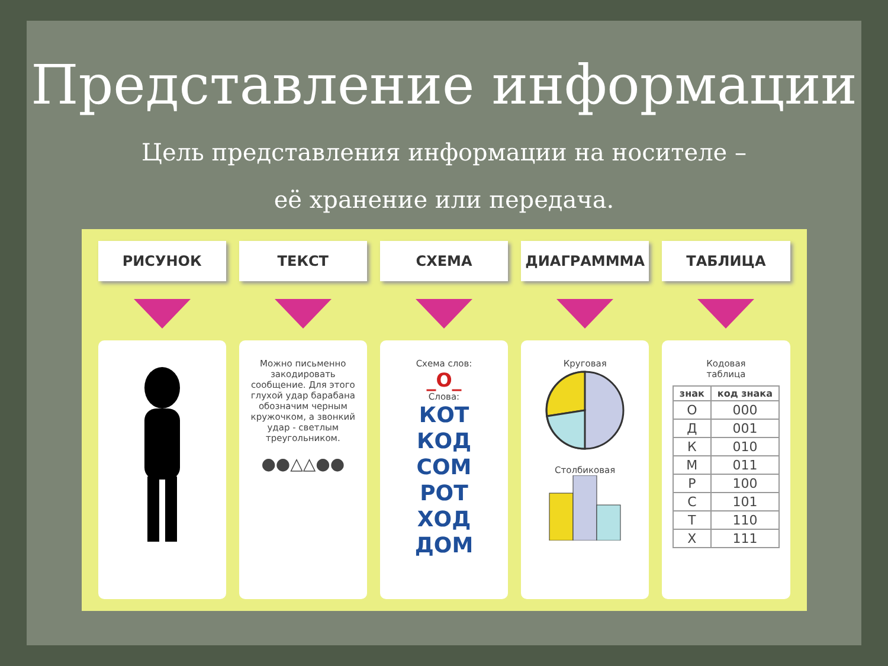Представление информации
Цель представления информации на носителе –
её хранение или передача.
РИСУНОК ТЕКСТ
Можно письменно закодировать сообщение. Для этого глухой удар барабана обозначим черным кружочком, а звонкий удар - светлым треугольником.
●●△△●●
СХЕМА
Схема слов:
_О_
Слова:
КОТ
КОД
СОМ
РОТ
ХОД
ДОМ
ДИАГРАММMА
Круговая
Столбиковая
ТАБЛИЦА
Кодовая
таблица
| знак | код знака |
| --- | --- |
| О | 000 |
| Д | 001 |
| К | 010 |
| М | 011 |
| Р | 100 |
| С | 101 |
| Т | 110 |
| Х | 111 |